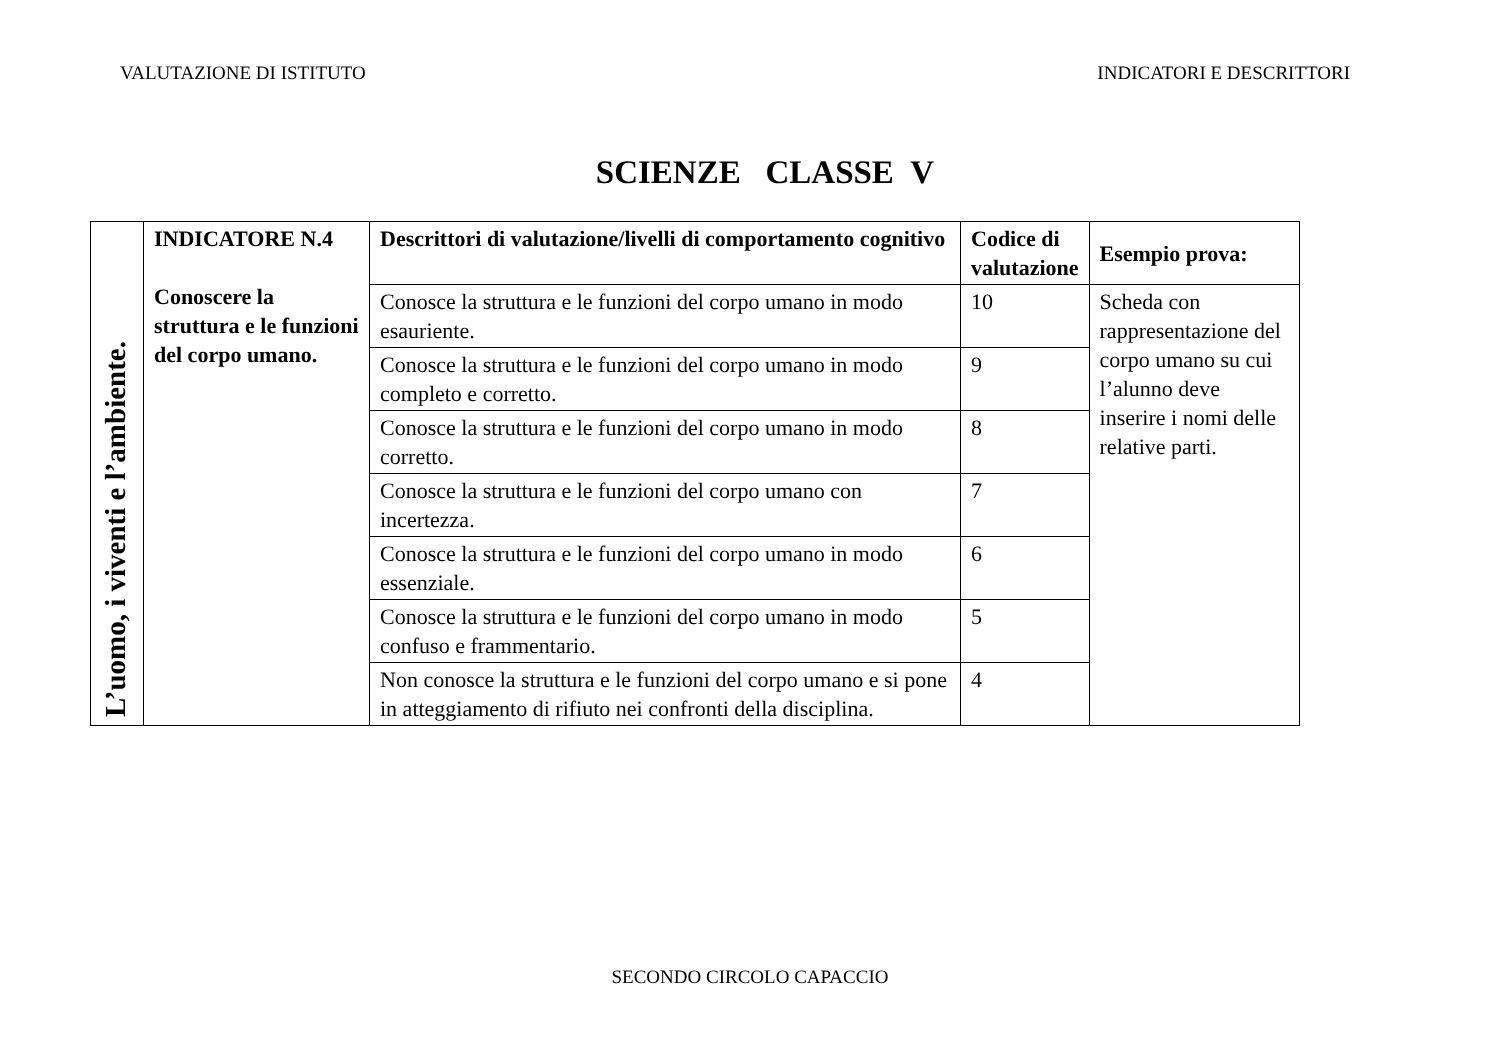VALUTAZIONE DI ISTITUTO INDICATORI E DESCRITTORI
SCIENZE CLASSE V
| L’uomo, i viventi e l’ambiente. | INDICATORE N.4 Conoscere la struttura e le funzioni del corpo umano. | Descrittori di valutazione/livelli di comportamento cognitivo | Codice di valutazione | Esempio prova: |
| | | Conosce la struttura e le funzioni del corpo umano in modo esauriente. | 10 | Scheda con rappresentazione del corpo umano su cui l’alunno deve inserire i nomi delle relative parti. |
| | | Conosce la struttura e le funzioni del corpo umano in modo completo e corretto. | 9 | |
| | | Conosce la struttura e le funzioni del corpo umano in modo corretto. | 8 | |
| | | Conosce la struttura e le funzioni del corpo umano con incertezza. | 7 | |
| | | Conosce la struttura e le funzioni del corpo umano in modo essenziale. | 6 | |
| | | Conosce la struttura e le funzioni del corpo umano in modo confuso e frammentario. | 5 | |
| | | Non conosce la struttura e le funzioni del corpo umano e si pone in atteggiamento di rifiuto nei confronti della disciplina. | 4 | |
SECONDO CIRCOLO CAPACCIO